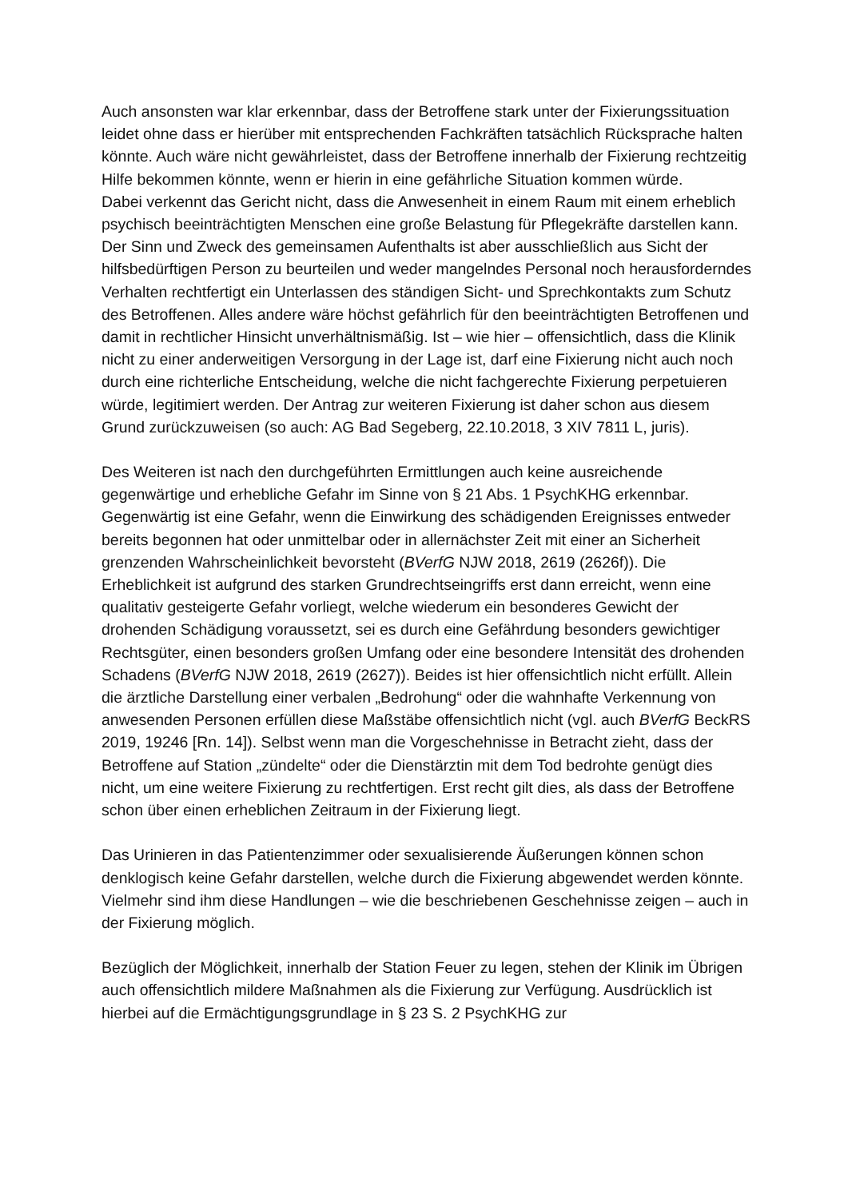Auch ansonsten war klar erkennbar, dass der Betroffene stark unter der Fixierungssituation leidet ohne dass er hierüber mit entsprechenden Fachkräften tatsächlich Rücksprache halten könnte. Auch wäre nicht gewährleistet, dass der Betroffene innerhalb der Fixierung rechtzeitig Hilfe bekommen könnte, wenn er hierin in eine gefährliche Situation kommen würde.
Dabei verkennt das Gericht nicht, dass die Anwesenheit in einem Raum mit einem erheblich psychisch beeinträchtigten Menschen eine große Belastung für Pflegekräfte darstellen kann. Der Sinn und Zweck des gemeinsamen Aufenthalts ist aber ausschließlich aus Sicht der hilfsbedürftigen Person zu beurteilen und weder mangelndes Personal noch herausforderndes Verhalten rechtfertigt ein Unterlassen des ständigen Sicht- und Sprechkontakts zum Schutz des Betroffenen. Alles andere wäre höchst gefährlich für den beeinträchtigten Betroffenen und damit in rechtlicher Hinsicht unverhältnismäßig. Ist – wie hier – offensichtlich, dass die Klinik nicht zu einer anderweitigen Versorgung in der Lage ist, darf eine Fixierung nicht auch noch durch eine richterliche Entscheidung, welche die nicht fachgerechte Fixierung perpetuieren würde, legitimiert werden. Der Antrag zur weiteren Fixierung ist daher schon aus diesem Grund zurückzuweisen (so auch: AG Bad Segeberg, 22.10.2018, 3 XIV 7811 L, juris).
Des Weiteren ist nach den durchgeführten Ermittlungen auch keine ausreichende gegenwärtige und erhebliche Gefahr im Sinne von § 21 Abs. 1 PsychKHG erkennbar. Gegenwärtig ist eine Gefahr, wenn die Einwirkung des schädigenden Ereignisses entweder bereits begonnen hat oder unmittelbar oder in allernächster Zeit mit einer an Sicherheit grenzenden Wahrscheinlichkeit bevorsteht (BVerfG NJW 2018, 2619 (2626f)). Die Erheblichkeit ist aufgrund des starken Grundrechtseingriffs erst dann erreicht, wenn eine qualitativ gesteigerte Gefahr vorliegt, welche wiederum ein besonderes Gewicht der drohenden Schädigung voraussetzt, sei es durch eine Gefährdung besonders gewichtiger Rechtsgüter, einen besonders großen Umfang oder eine besondere Intensität des drohenden Schadens (BVerfG NJW 2018, 2619 (2627)). Beides ist hier offensichtlich nicht erfüllt. Allein die ärztliche Darstellung einer verbalen „Bedrohung“ oder die wahnhafte Verkennung von anwesenden Personen erfüllen diese Maßstäbe offensichtlich nicht (vgl. auch BVerfG BeckRS 2019, 19246 [Rn. 14]). Selbst wenn man die Vorgeschehnisse in Betracht zieht, dass der Betroffene auf Station „zündelte“ oder die Dienstärztin mit dem Tod bedrohte genügt dies nicht, um eine weitere Fixierung zu rechtfertigen. Erst recht gilt dies, als dass der Betroffene schon über einen erheblichen Zeitraum in der Fixierung liegt.
Das Urinieren in das Patientenzimmer oder sexualisierende Äußerungen können schon denklogisch keine Gefahr darstellen, welche durch die Fixierung abgewendet werden könnte. Vielmehr sind ihm diese Handlungen – wie die beschriebenen Geschehnisse zeigen – auch in der Fixierung möglich.
Bezüglich der Möglichkeit, innerhalb der Station Feuer zu legen, stehen der Klinik im Übrigen auch offensichtlich mildere Maßnahmen als die Fixierung zur Verfügung. Ausdrücklich ist hierbei auf die Ermächtigungsgrundlage in § 23 S. 2 PsychKHG zur